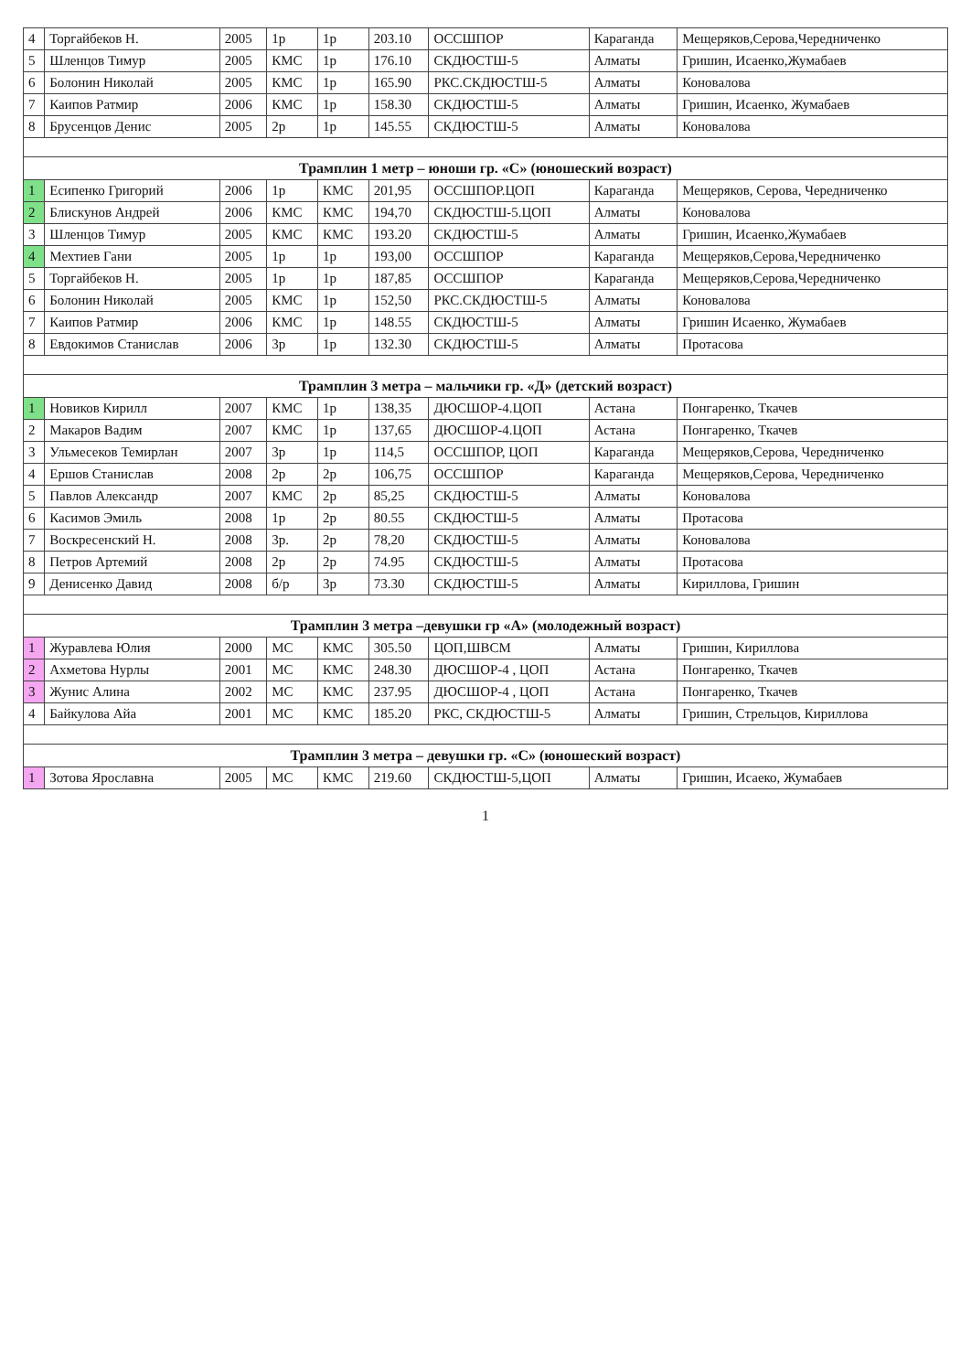| 4 | Торгайбеков Н. | 2005 | 1р | 1р | 203.10 | ОССШПОР | Караганда | Мещеряков,Серова,Чередниченко |
| 5 | Шленцов Тимур | 2005 | КМС | 1р | 176.10 | СКДЮСТШ-5 | Алматы | Гришин, Исаенко,Жумабаев |
| 6 | Болонин Николай | 2005 | КМС | 1р | 165.90 | РКС.СКДЮСТШ-5 | Алматы | Коновалова |
| 7 | Каипов Ратмир | 2006 | КМС | 1р | 158.30 | СКДЮСТШ-5 | Алматы | Гришин, Исаенко, Жумабаев |
| 8 | Брусенцов Денис | 2005 | 2р | 1р | 145.55 | СКДЮСТШ-5 | Алматы | Коновалова |
| Трамплин 1 метр – юноши гр. «С» (юношеский возраст) | | | | | | | | |
| 1 | Есипенко Григорий | 2006 | 1р | КМС | 201,95 | ОССШПОР.ЦОП | Караганда | Мещеряков, Серова, Чередниченко |
| 2 | Блискунов Андрей | 2006 | КМС | КМС | 194,70 | СКДЮСТШ-5.ЦОП | Алматы | Коновалова |
| 3 | Шленцов Тимур | 2005 | КМС | КМС | 193.20 | СКДЮСТШ-5 | Алматы | Гришин, Исаенко,Жумабаев |
| 4 | Мехтиев Гани | 2005 | 1р | 1р | 193,00 | ОССШПОР | Караганда | Мещеряков,Серова,Чередниченко |
| 5 | Торгайбеков Н. | 2005 | 1р | 1р | 187,85 | ОССШПОР | Караганда | Мещеряков,Серова,Чередниченко |
| 6 | Болонин Николай | 2005 | КМС | 1р | 152,50 | РКС.СКДЮСТШ-5 | Алматы | Коновалова |
| 7 | Каипов Ратмир | 2006 | КМС | 1р | 148.55 | СКДЮСТШ-5 | Алматы | Гришин Исаенко, Жумабаев |
| 8 | Евдокимов Станислав | 2006 | 3р | 1р | 132.30 | СКДЮСТШ-5 | Алматы | Протасова |
| Трамплин 3 метра – мальчики гр. «Д» (детский возраст) | | | | | | | | |
| 1 | Новиков Кирилл | 2007 | КМС | 1р | 138,35 | ДЮСШОР-4.ЦОП | Астана | Понгаренко, Ткачев |
| 2 | Макаров Вадим | 2007 | КМС | 1р | 137,65 | ДЮСШОР-4.ЦОП | Астана | Понгаренко, Ткачев |
| 3 | Ульмесеков Темирлан | 2007 | 3р | 1р | 114,5 | ОССШПОР, ЦОП | Караганда | Мещеряков,Серова, Чередниченко |
| 4 | Ершов Станислав | 2008 | 2р | 2р | 106,75 | ОССШПОР | Караганда | Мещеряков,Серова, Чередниченко |
| 5 | Павлов Александр | 2007 | КМС | 2р | 85,25 | СКДЮСТШ-5 | Алматы | Коновалова |
| 6 | Касимов Эмиль | 2008 | 1р | 2р | 80.55 | СКДЮСТШ-5 | Алматы | Протасова |
| 7 | Воскресенский Н. | 2008 | 3р. | 2р | 78,20 | СКДЮСТШ-5 | Алматы | Коновалова |
| 8 | Петров Артемий | 2008 | 2р | 2р | 74.95 | СКДЮСТШ-5 | Алматы | Протасова |
| 9 | Денисенко Давид | 2008 | б/р | 3р | 73.30 | СКДЮСТШ-5 | Алматы | Кириллова, Гришин |
| Трамплин 3 метра –девушки гр «А» (молодежный возраст) | | | | | | | | |
| 1 | Журавлева Юлия | 2000 | МС | КМС | 305.50 | ЦОП,ШВСМ | Алматы | Гришин, Кириллова |
| 2 | Ахметова Нурлы | 2001 | МС | КМС | 248.30 | ДЮСШОР-4 , ЦОП | Астана | Понгаренко, Ткачев |
| 3 | Жунис Алина | 2002 | МС | КМС | 237.95 | ДЮСШОР-4 , ЦОП | Астана | Понгаренко, Ткачев |
| 4 | Байкулова Айа | 2001 | МС | КМС | 185.20 | РКС, СКДЮСТШ-5 | Алматы | Гришин, Стрельцов, Кириллова |
| Трамплин 3 метра – девушки гр. «С» (юношеский возраст) | | | | | | | | |
| 1 | Зотова Ярославна | 2005 | МС | КМС | 219.60 | СКДЮСТШ-5,ЦОП | Алматы | Гришин, Исаеко, Жумабаев |
1